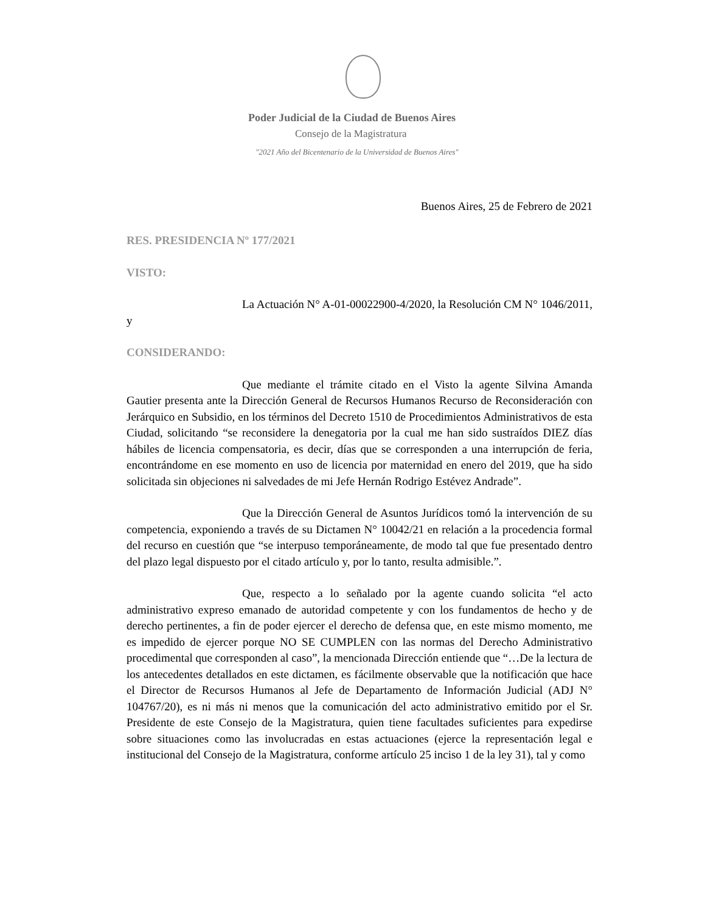Poder Judicial de la Ciudad de Buenos Aires
Consejo de la Magistratura
"2021 Año del Bicentenario de la Universidad de Buenos Aires"
Buenos Aires, 25 de Febrero de 2021
RES. PRESIDENCIA Nº 177/2021
VISTO:
La Actuación N° A-01-00022900-4/2020, la Resolución CM N° 1046/2011, y
CONSIDERANDO:
Que mediante el trámite citado en el Visto la agente Silvina Amanda Gautier presenta ante la Dirección General de Recursos Humanos Recurso de Reconsideración con Jerárquico en Subsidio, en los términos del Decreto 1510 de Procedimientos Administrativos de esta Ciudad, solicitando “se reconsidere la denegatoria por la cual me han sido sustraídos DIEZ días hábiles de licencia compensatoria, es decir, días que se corresponden a una interrupción de feria, encontrándome en ese momento en uso de licencia por maternidad en enero del 2019, que ha sido solicitada sin objeciones ni salvedades de mi Jefe Hernán Rodrigo Estévez Andrade”.
Que la Dirección General de Asuntos Jurídicos tomó la intervención de su competencia, exponiendo a través de su Dictamen N° 10042/21 en relación a la procedencia formal del recurso en cuestión que “se interpuso temporáneamente, de modo tal que fue presentado dentro del plazo legal dispuesto por el citado artículo y, por lo tanto, resulta admisible.”.
Que, respecto a lo señalado por la agente cuando solicita “el acto administrativo expreso emanado de autoridad competente y con los fundamentos de hecho y de derecho pertinentes, a fin de poder ejercer el derecho de defensa que, en este mismo momento, me es impedido de ejercer porque NO SE CUMPLEN con las normas del Derecho Administrativo procedimental que corresponden al caso”, la mencionada Dirección entiende que “…De la lectura de los antecedentes detallados en este dictamen, es fácilmente observable que la notificación que hace el Director de Recursos Humanos al Jefe de Departamento de Información Judicial (ADJ N° 104767/20), es ni más ni menos que la comunicación del acto administrativo emitido por el Sr. Presidente de este Consejo de la Magistratura, quien tiene facultades suficientes para expedirse sobre situaciones como las involucradas en estas actuaciones (ejerce la representación legal e institucional del Consejo de la Magistratura, conforme artículo 25 inciso 1 de la ley 31), tal y como